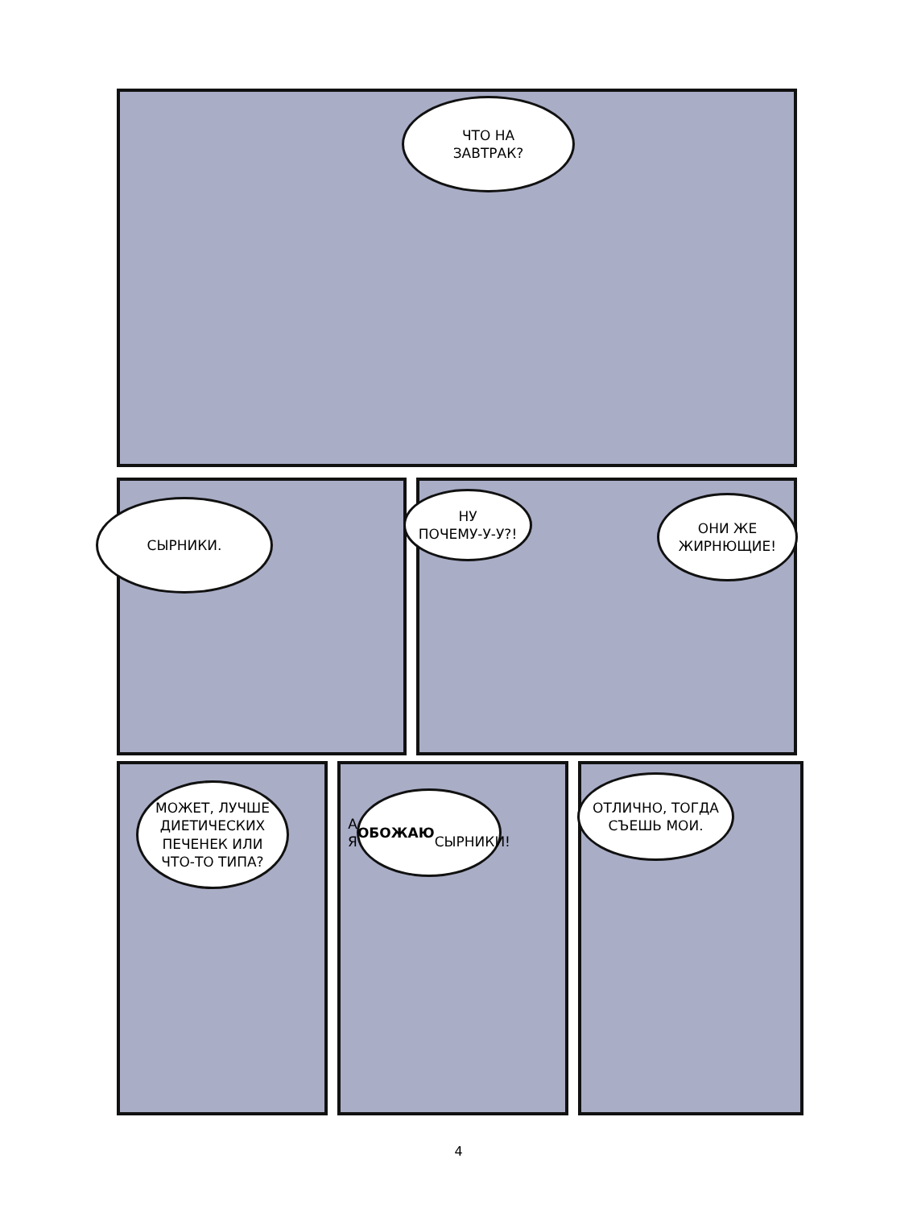ЧТО НА
ЗАВТРАК?
СЫРНИКИ.
НУ
ПОЧЕМУ-У-У?!
ОНИ ЖЕ
ЖИРНЮЩИЕ!
МОЖЕТ, ЛУЧШЕ ДИЕТИЧЕСКИХ ПЕЧЕНЕК ИЛИ ЧТО-ТО ТИПА?
А Я ОБОЖАЮ
СЫРНИКИ!
ОТЛИЧНО, ТОГДА
СЪЕШЬ МОИ.
4